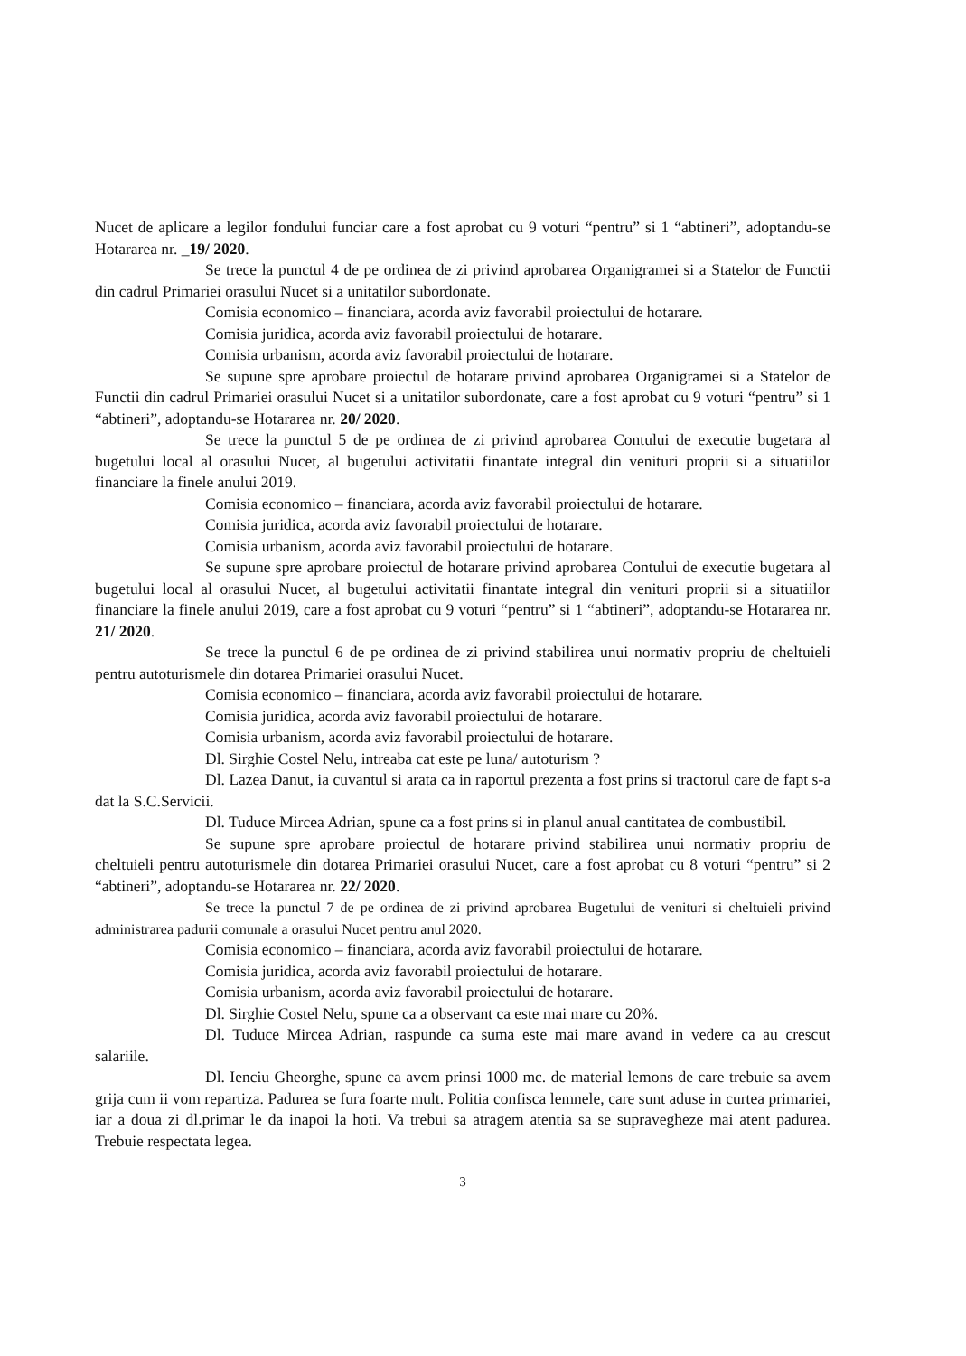Nucet de aplicare a legilor fondului funciar care a fost aprobat cu 9 voturi “pentru” si 1 “abtineri”, adoptandu-se Hotararea nr. _19/ 2020.
Se trece la punctul 4 de pe ordinea de zi privind aprobarea Organigramei si a Statelor de Functii din cadrul Primariei orasului Nucet si a unitatilor subordonate.
Comisia economico – financiara, acorda aviz favorabil proiectului de hotarare.
Comisia juridica, acorda aviz favorabil proiectului de hotarare.
Comisia urbanism, acorda aviz favorabil proiectului de hotarare.
Se supune spre aprobare proiectul de hotarare privind aprobarea Organigramei si a Statelor de Functii din cadrul Primariei orasului Nucet si a unitatilor subordonate, care a fost aprobat cu 9 voturi “pentru” si 1 “abtineri”, adoptandu-se Hotararea nr. 20/ 2020.
Se trece la punctul 5 de pe ordinea de zi privind aprobarea Contului de executie bugetara al bugetului local al orasului Nucet, al bugetului activitatii finantate integral din venituri proprii si a situatiilor financiare la finele anului 2019.
Comisia economico – financiara, acorda aviz favorabil proiectului de hotarare.
Comisia juridica, acorda aviz favorabil proiectului de hotarare.
Comisia urbanism, acorda aviz favorabil proiectului de hotarare.
Se supune spre aprobare proiectul de hotarare privind aprobarea Contului de executie bugetara al bugetului local al orasului Nucet, al bugetului activitatii finantate integral din venituri proprii si a situatiilor financiare la finele anului 2019, care a fost aprobat cu 9 voturi “pentru” si 1 “abtineri”, adoptandu-se Hotararea nr. 21/ 2020.
Se trece la punctul 6 de pe ordinea de zi privind stabilirea unui normativ propriu de cheltuieli pentru autoturismele din dotarea Primariei orasului Nucet.
Comisia economico – financiara, acorda aviz favorabil proiectului de hotarare.
Comisia juridica, acorda aviz favorabil proiectului de hotarare.
Comisia urbanism, acorda aviz favorabil proiectului de hotarare.
Dl. Sirghie Costel Nelu, intreaba cat este pe luna/ autoturism ?
Dl. Lazea Danut, ia cuvantul si arata ca in raportul prezenta a fost prins si tractorul care de fapt s-a dat la S.C.Servicii.
Dl. Tuduce Mircea Adrian, spune ca a fost prins si in planul anual cantitatea de combustibil.
Se supune spre aprobare proiectul de hotarare privind stabilirea unui normativ propriu de cheltuieli pentru autoturismele din dotarea Primariei orasului Nucet, care a fost aprobat cu 8 voturi “pentru” si 2 “abtineri”, adoptandu-se Hotararea nr. 22/ 2020.
Se trece la punctul 7 de pe ordinea de zi privind aprobarea Bugetului de venituri si cheltuieli privind administrarea padurii comunale a orasului Nucet pentru anul 2020.
Comisia economico – financiara, acorda aviz favorabil proiectului de hotarare.
Comisia juridica, acorda aviz favorabil proiectului de hotarare.
Comisia urbanism, acorda aviz favorabil proiectului de hotarare.
Dl. Sirghie Costel Nelu, spune ca a observant ca este mai mare cu 20%.
Dl. Tuduce Mircea Adrian, raspunde ca suma este mai mare avand in vedere ca au crescut salariile.
Dl. Ienciu Gheorghe, spune ca avem prinsi 1000 mc. de material lemons de care trebuie sa avem grija cum ii vom repartiza. Padurea se fura foarte mult. Politia confisca lemnele, care sunt aduse in curtea primariei, iar a doua zi dl.primar le da inapoi la hoti. Va trebui sa atragem atentia sa se supravegheze mai atent padurea. Trebuie respectata legea.
3